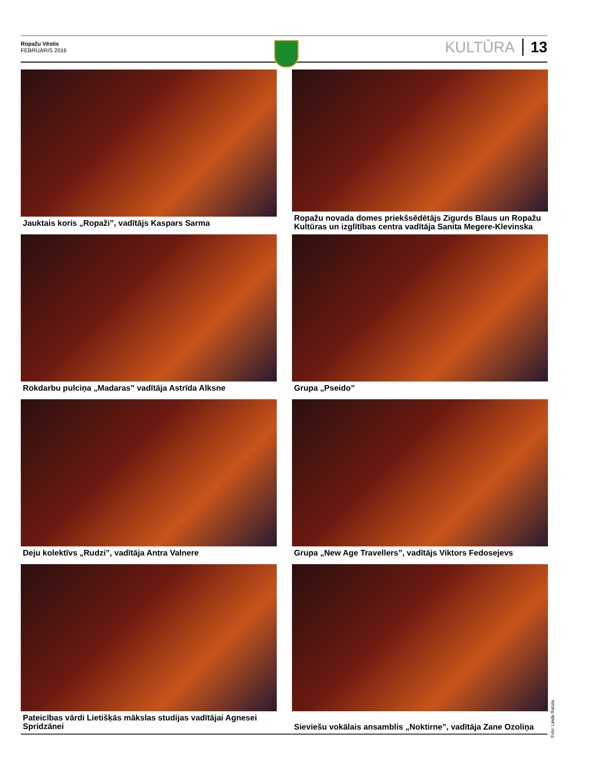Ropažu Vēstis
FEBRUĀRIS 2016
KULTŪRA 13
Jauktais koris „Ropaži”, vadītājs Kaspars Sarma
Ropažu novada domes priekšsēdētājs Zigurds Blaus un Ropažu Kultūras un izglītības centra vadītāja Sanita Megere-Klevinska
Rokdarbu pulciņa „Madaras” vadītāja Astrīda Alksne
Grupa „Pseido”
Deju kolektīvs „Rudzi”, vadītāja Antra Valnere
Grupa „New Age Travellers”, vadītājs Viktors Fedosejevs
Pateicības vārdi Lietišķās mākslas studijas vadītājai Agnesei Spridzānei
Sieviešu vokālais ansamblis „Noktirne”, vadītāja Zane Ozoliņa
Foto: Linda Ratuta